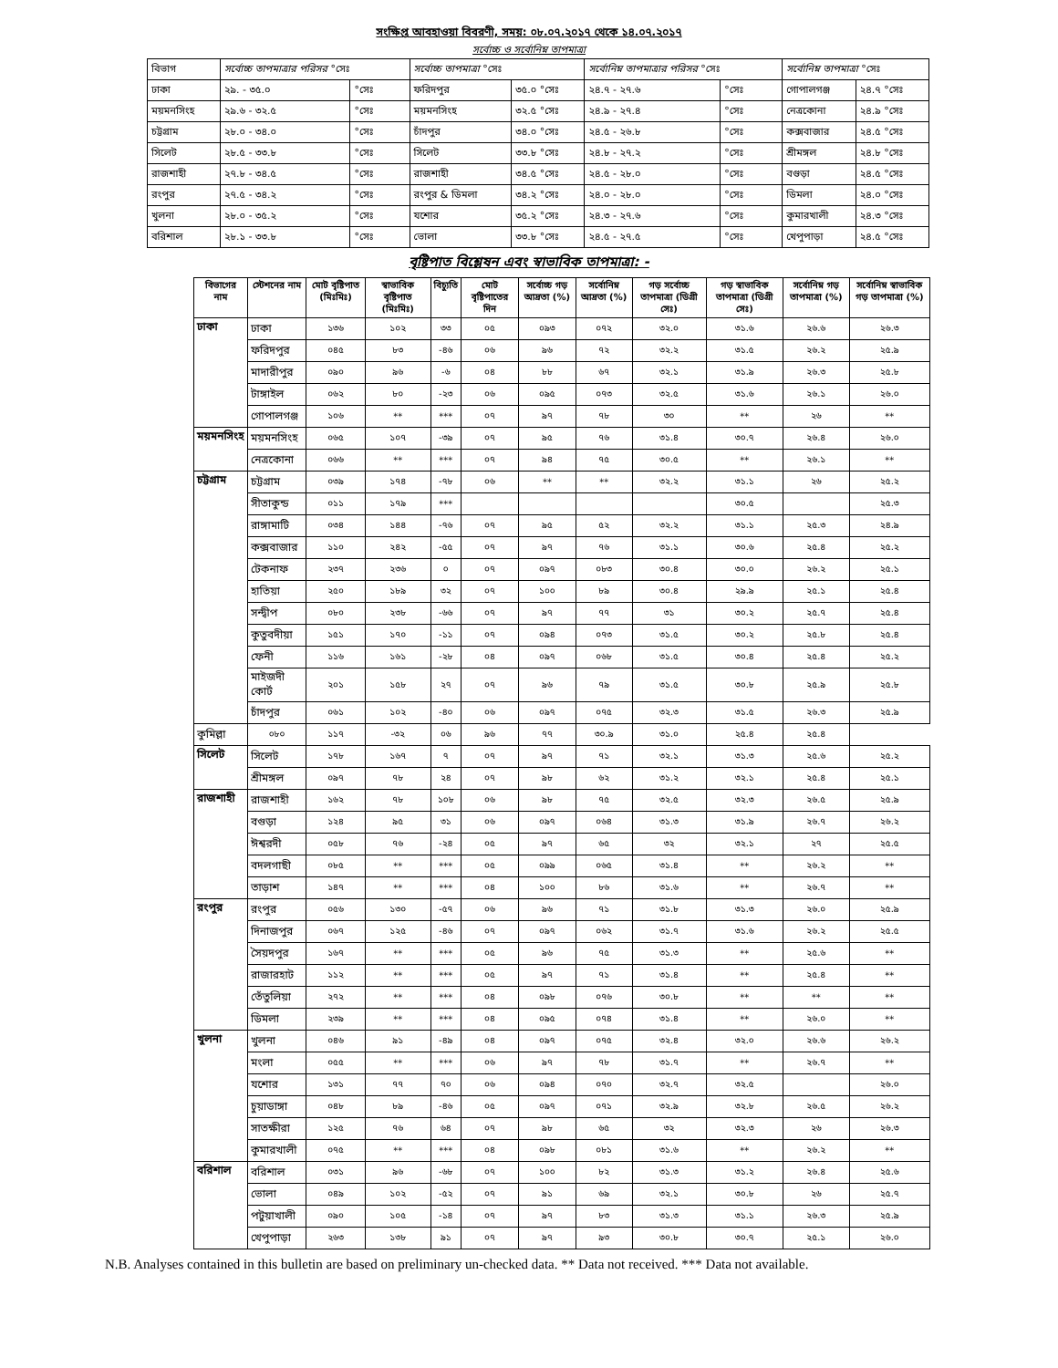সংক্ষিপ্ত আবহাওয়া বিবরণী, সময়: ০৮.০৭.২০১৭ থেকে ১৪.০৭.২০১৭
সর্বোচ্চ ও সর্বোনিম্ন তাপমাত্রা
| বিভাগ | সর্বোচ্চ তাপমাত্রার পরিসর °সেঃ | | সর্বোচ্চ তাপমাত্রা °সেঃ | | সর্বোনিম্ন তাপমাত্রার পরিসর °সেঃ | | সর্বোনিম্ন তাপমাত্রা °সেঃ | |
| ঢাকা | ২৯. - ৩৫.০ | °সেঃ | ফরিদপুর | ৩৫.০ °সেঃ | ২৪.৭ - ২৭.৬ | °সেঃ | গোপালগঞ্জ | ২৪.৭ °সেঃ |
| ময়মনসিংহ | ২৯.৬ - ৩২.৫ | °সেঃ | ময়মনসিংহ | ৩২.৫ °সেঃ | ২৪.৯ - ২৭.৪ | °সেঃ | নেত্রকোনা | ২৪.৯ °সেঃ |
| চট্টগ্রাম | ২৮.০ - ৩৪.০ | °সেঃ | চাঁদপুর | ৩৪.০ °সেঃ | ২৪.৫ - ২৬.৮ | °সেঃ | কক্সবাজার | ২৪.৫ °সেঃ |
| সিলেট | ২৮.৫ - ৩৩.৮ | °সেঃ | সিলেট | ৩৩.৮ °সেঃ | ২৪.৮ - ২৭.২ | °সেঃ | শ্রীমঙ্গল | ২৪.৮ °সেঃ |
| রাজশাহী | ২৭.৮ - ৩৪.৫ | °সেঃ | রাজশাহী | ৩৪.৫ °সেঃ | ২৪.৫ - ২৮.০ | °সেঃ | বগুড়া | ২৪.৫ °সেঃ |
| রংপুর | ২৭.৫ - ৩৪.২ | °সেঃ | রংপুর & ডিমলা | ৩৪.২ °সেঃ | ২৪.০ - ২৮.০ | °সেঃ | ডিমলা | ২৪.০ °সেঃ |
| খুলনা | ২৮.০ - ৩৫.২ | °সেঃ | যশোর | ৩৫.২ °সেঃ | ২৪.৩ - ২৭.৬ | °সেঃ | কুমারখালী | ২৪.৩ °সেঃ |
| বরিশাল | ২৮.১ - ৩৩.৮ | °সেঃ | ভোলা | ৩৩.৮ °সেঃ | ২৪.৫ - ২৭.৫ | °সেঃ | খেপুপাড়া | ২৪.৫ °সেঃ |
বৃষ্টিপাত বিশ্লেষন এবং স্বাভাবিক তাপমাত্রা: -
| বিভাগের নাম | স্টেশনের নাম | মোট বৃষ্টিপাত (মিঃমিঃ) | স্বাভাবিক বৃষ্টিপাত (মিঃমিঃ) | বিচ্যুতি | মোট বৃষ্টিপাতের দিন | সর্বোচ্চ গড় আদ্রতা (%) | সর্বোনিম্ন আদ্রতা (%) | গড় সর্বোচ্চ তাপমাত্রা (ডিগ্রী সেঃ) | গড় স্বাভাবিক তাপমাত্রা (ডিগ্রী সেঃ) | সর্বোনিম্ন গড় তাপমাত্রা (%) | সর্বোনিম্ন স্বাভাবিক গড় তাপমাত্রা (%) |
| --- | --- | --- | --- | --- | --- | --- | --- | --- | --- | --- | --- |
| ঢাকা | ঢাকা | ১৩৬ | ১০২ | ৩৩ | ০৫ | ০৯৩ | ০৭২ | ৩২.০ | ৩১.৬ | ২৬.৬ | ২৬.৩ |
| | ফরিদপুর | ০৪৫ | ৮৩ | -৪৬ | ০৬ | ৯৬ | ৭২ | ৩২.২ | ৩১.৫ | ২৬.২ | ২৫.৯ |
| | মাদারীপুর | ০৯০ | ৯৬ | -৬ | ০৪ | ৮৮ | ৬৭ | ৩২.১ | ৩১.৯ | ২৬.৩ | ২৫.৮ |
| | টাঙ্গাইল | ০৬২ | ৮০ | -২৩ | ০৬ | ০৯৫ | ০৭৩ | ৩২.৫ | ৩১.৬ | ২৬.১ | ২৬.০ |
| | গোপালগঞ্জ | ১০৬ | ** | *** | ০৭ | ৯৭ | ৭৮ | ৩০ | ** | ২৬ | ** |
| ময়মনসিংহ | ময়মনসিংহ | ০৬৫ | ১০৭ | -৩৯ | ০৭ | ৯৫ | ৭৬ | ৩১.৪ | ৩০.৭ | ২৬.৪ | ২৬.০ |
| | নেত্রকোনা | ০৬৬ | ** | *** | ০৭ | ৯৪ | ৭৫ | ৩০.৫ | ** | ২৬.১ | ** |
| চট্টগ্রাম | চট্টগ্রাম | ০৩৯ | ১৭৪ | -৭৮ | ০৬ | ** | ** | ৩২.২ | ৩১.১ | ২৬ | ২৫.২ |
| | সীতাকুন্ড | ০১১ | ১৭৯ | *** | | | | | ৩০.৫ | | ২৫.৩ |
| | রাঙ্গামাটি | ০৩৪ | ১৪৪ | -৭৬ | ০৭ | ৯৫ | ৫২ | ৩২.২ | ৩১.১ | ২৫.৩ | ২৪.৯ |
| | কক্সবাজার | ১১০ | ২৪২ | -৫৫ | ০৭ | ৯৭ | ৭৬ | ৩১.১ | ৩০.৬ | ২৫.৪ | ২৫.২ |
| | টেকনাফ | ২৩৭ | ২৩৬ | ০ | ০৭ | ০৯৭ | ০৮৩ | ৩০.৪ | ৩০.০ | ২৬.২ | ২৫.১ |
| | হাতিয়া | ২৫০ | ১৮৯ | ৩২ | ০৭ | ১০০ | ৮৯ | ৩০.৪ | ২৯.৯ | ২৫.১ | ২৫.৪ |
| | সন্দ্বীপ | ০৮০ | ২৩৮ | -৬৬ | ০৭ | ৯৭ | ৭৭ | ৩১ | ৩০.২ | ২৫.৭ | ২৫.৪ |
| | কুতুবদীয়া | ১৫১ | ১৭০ | -১১ | ০৭ | ০৯৪ | ০৭৩ | ৩১.৫ | ৩০.২ | ২৫.৮ | ২৫.৪ |
| | ফেনী | ১১৬ | ১৬১ | -২৮ | ০৪ | ০৯৭ | ০৬৮ | ৩১.৫ | ৩০.৪ | ২৫.৪ | ২৫.২ |
| | মাইজদী কোর্ট | ২০১ | ১৫৮ | ২৭ | ০৭ | ৯৬ | ৭৯ | ৩১.৫ | ৩০.৮ | ২৫.৯ | ২৫.৮ |
| | চাঁদপুর | ০৬১ | ১০২ | -৪০ | ০৬ | ০৯৭ | ০৭৫ | ৩২.৩ | ৩১.৫ | ২৬.৩ | ২৫.৯ |
| কুমিল্লা | ০৮০ | ১১৭ | -৩২ | ০৬ | ৯৬ | ৭৭ | ৩০.৯ | ৩১.০ | ২৫.৪ | ২৫.৪ | |
| সিলেট | সিলেট | ১৭৮ | ১৬৭ | ৭ | ০৭ | ৯৭ | ৭১ | ৩২.১ | ৩১.৩ | ২৫.৬ | ২৫.২ |
| | শ্রীমঙ্গল | ০৯৭ | ৭৮ | ২৪ | ০৭ | ৯৮ | ৬২ | ৩১.২ | ৩২.১ | ২৫.৪ | ২৫.১ |
| রাজশাহী | রাজশাহী | ১৬২ | ৭৮ | ১০৮ | ০৬ | ৯৮ | ৭৫ | ৩২.৫ | ৩২.৩ | ২৬.৫ | ২৫.৯ |
| | বগুড়া | ১২৪ | ৯৫ | ৩১ | ০৬ | ০৯৭ | ০৬৪ | ৩১.৩ | ৩১.৯ | ২৬.৭ | ২৬.২ |
| | ঈশ্বরদী | ০৫৮ | ৭৬ | -২৪ | ০৫ | ৯৭ | ৬৫ | ৩২ | ৩২.১ | ২৭ | ২৫.৫ |
| | বদলগাছী | ০৮৫ | ** | *** | ০৫ | ০৯৯ | ০৬৫ | ৩১.৪ | ** | ২৬.২ | ** |
| | তাড়াশ | ১৪৭ | ** | *** | ০৪ | ১০০ | ৮৬ | ৩১.৬ | ** | ২৬.৭ | ** |
| রংপুর | রংপুর | ০৫৬ | ১৩০ | -৫৭ | ০৬ | ৯৬ | ৭১ | ৩১.৮ | ৩১.৩ | ২৬.০ | ২৫.৯ |
| | দিনাজপুর | ০৬৭ | ১২৫ | -৪৬ | ০৭ | ০৯৭ | ০৬২ | ৩১.৭ | ৩১.৬ | ২৬.২ | ২৫.৫ |
| | সৈয়দপুর | ১৬৭ | ** | *** | ০৫ | ৯৬ | ৭৫ | ৩১.৩ | ** | ২৫.৬ | ** |
| | রাজারহাট | ১১২ | ** | *** | ০৫ | ৯৭ | ৭১ | ৩১.৪ | ** | ২৫.৪ | ** |
| | তেঁতুলিয়া | ২৭২ | ** | *** | ০৪ | ০৯৮ | ০৭৬ | ৩০.৮ | ** | ** | ** |
| | ডিমলা | ২৩৯ | ** | *** | ০৪ | ০৯৫ | ০৭৪ | ৩১.৪ | ** | ২৬.০ | ** |
| খুলনা | খুলনা | ০৪৬ | ৯১ | -৪৯ | ০৪ | ০৯৭ | ০৭৫ | ৩২.৪ | ৩২.০ | ২৬.৬ | ২৬.২ |
| | মংলা | ০৫৫ | ** | *** | ০৬ | ৯৭ | ৭৮ | ৩১.৭ | ** | ২৬.৭ | ** |
| | যশোর | ১৩১ | ৭৭ | ৭০ | ০৬ | ০৯৪ | ০৭০ | ৩২.৭ | ৩২.৫ | | ২৬.০ |
| | চুয়াডাঙ্গা | ০৪৮ | ৮৯ | -৪৬ | ০৫ | ০৯৭ | ০৭১ | ৩২.৯ | ৩২.৮ | ২৬.৫ | ২৬.২ |
| | সাতক্ষীরা | ১২৫ | ৭৬ | ৬৪ | ০৭ | ৯৮ | ৬৫ | ৩২ | ৩২.৩ | ২৬ | ২৬.৩ |
| | কুমারখালী | ০৭৫ | ** | *** | ০৪ | ০৯৮ | ০৮১ | ৩১.৬ | ** | ২৬.২ | ** |
| বরিশাল | বরিশাল | ০৩১ | ৯৬ | -৬৮ | ০৭ | ১০০ | ৮২ | ৩১.৩ | ৩১.২ | ২৬.৪ | ২৫.৬ |
| | ভোলা | ০৪৯ | ১০২ | -৫২ | ০৭ | ৯১ | ৬৯ | ৩২.১ | ৩০.৮ | ২৬ | ২৫.৭ |
| | পটুয়াখালী | ০৯০ | ১০৫ | -১৪ | ০৭ | ৯৭ | ৮৩ | ৩১.৩ | ৩১.১ | ২৬.৩ | ২৫.৯ |
| | খেপুপাড়া | ২৬৩ | ১৩৮ | ৯১ | ০৭ | ৯৭ | ৯৩ | ৩০.৮ | ৩০.৭ | ২৫.১ | ২৬.০ |
N.B. Analyses contained in this bulletin are based on preliminary un-checked data. ** Data not received. *** Data not available.